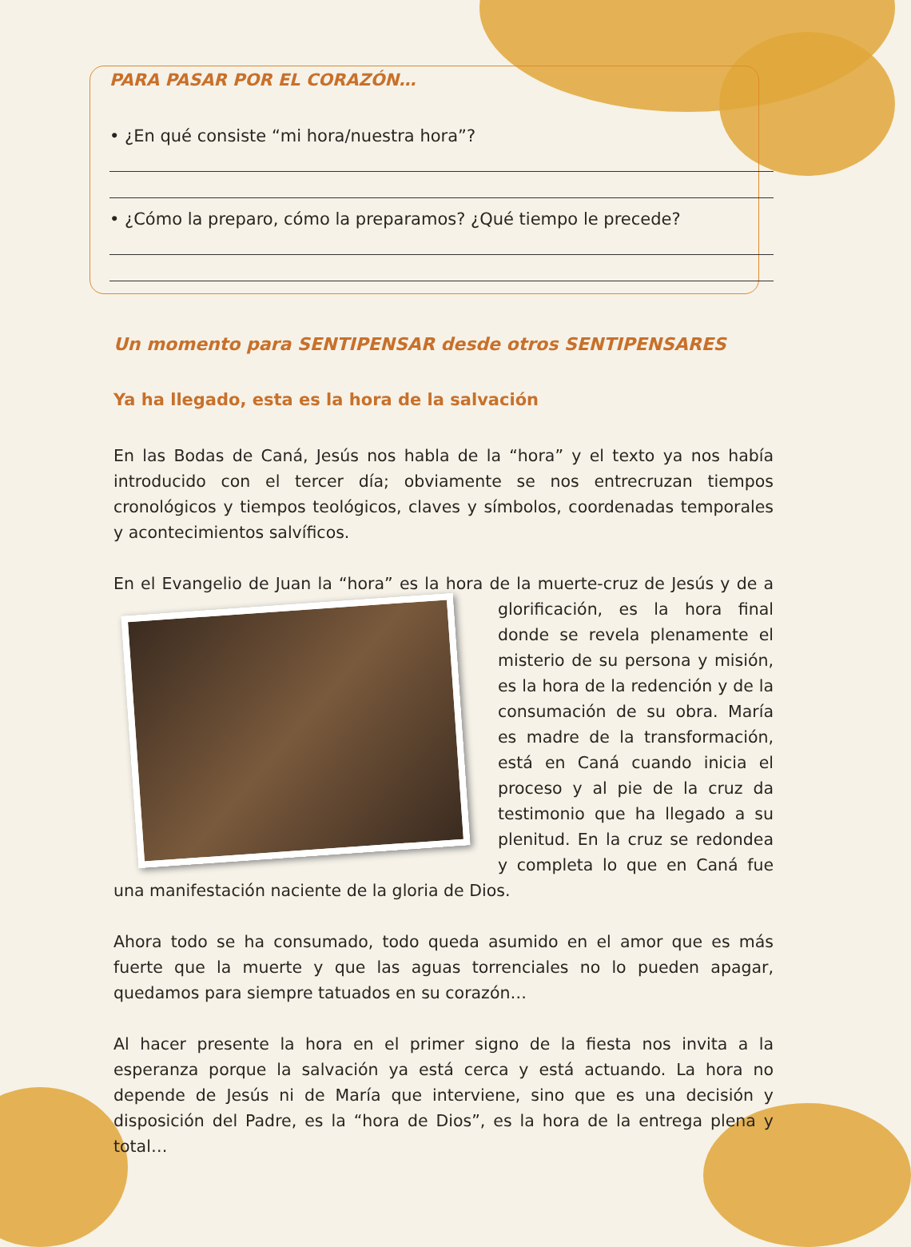PARA PASAR POR EL CORAZÓN…
• ¿En qué consiste “mi hora/nuestra hora”?
• ¿Cómo la preparo, cómo la preparamos? ¿Qué tiempo le precede?
Un momento para SENTIPENSAR desde otros SENTIPENSARES
Ya ha llegado, esta es la hora de la salvación
En las Bodas de Caná, Jesús nos habla de la “hora” y el texto ya nos había introducido con el tercer día; obviamente se nos entrecruzan tiempos cronológicos y tiempos teológicos, claves y símbolos, coordenadas temporales y acontecimientos salvíficos.
En el Evangelio de Juan la “hora” es la hora de la muerte-cruz de Jesús y de a glorificación, es la hora final donde se revela plenamente el misterio de su persona y misión, es la hora de la redención y de la consumación de su obra. María es madre de la transformación, está en Caná cuando inicia el proceso y al pie de la cruz da testimonio que ha llegado a su plenitud. En la cruz se redondea y completa lo que en Caná fue una manifestación naciente de la gloria de Dios.
Ahora todo se ha consumado, todo queda asumido en el amor que es más fuerte que la muerte y que las aguas torrenciales no lo pueden apagar, quedamos para siempre tatuados en su corazón…
Al hacer presente la hora en el primer signo de la fiesta nos invita a la esperanza porque la salvación ya está cerca y está actuando. La hora no depende de Jesús ni de María que interviene, sino que es una decisión y disposición del Padre, es la “hora de Dios”, es la hora de la entrega plena y total…